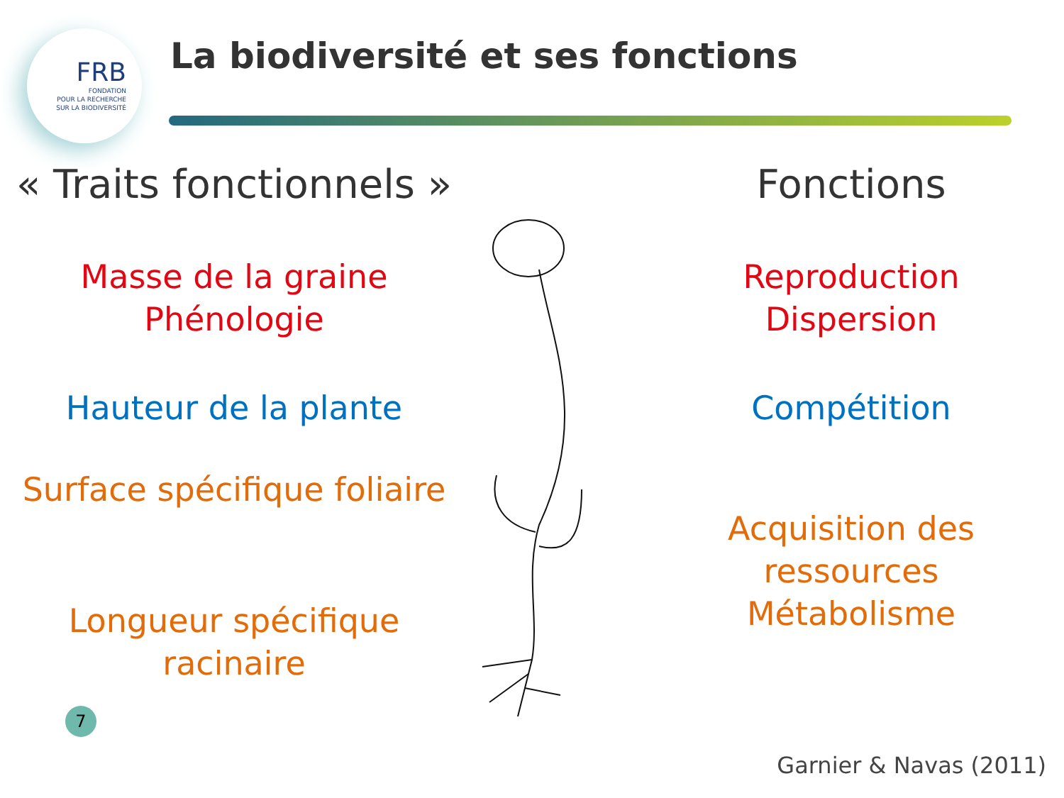FRB
FONDATION
POUR LA RECHERCHE
SUR LA BIODIVERSITÉ
La biodiversité et ses fonctions
« Traits fonctionnels »
Masse de la graine
Phénologie
Hauteur de la plante
Surface spécifique foliaire
Longueur spécifique racinaire
Fonctions
Reproduction
Dispersion
Compétition
Acquisition des ressources
Métabolisme
7
Garnier & Navas (2011)